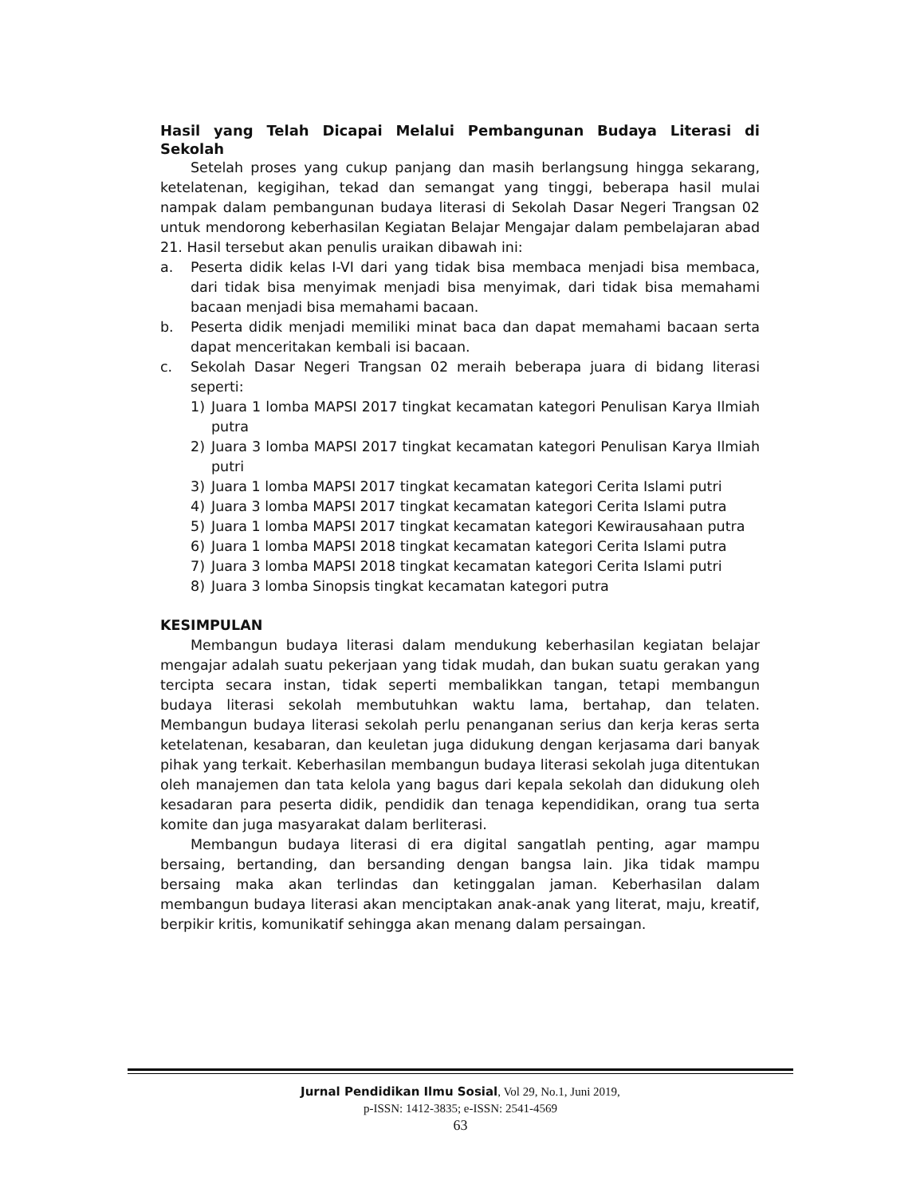Hasil yang Telah Dicapai Melalui Pembangunan Budaya Literasi di Sekolah
Setelah proses yang cukup panjang dan masih berlangsung hingga sekarang, ketelatenan, kegigihan, tekad dan semangat yang tinggi, beberapa hasil mulai nampak dalam pembangunan budaya literasi di Sekolah Dasar Negeri Trangsan 02 untuk mendorong keberhasilan Kegiatan Belajar Mengajar dalam pembelajaran abad 21. Hasil tersebut akan penulis uraikan dibawah ini:
a. Peserta didik kelas I-VI dari yang tidak bisa membaca menjadi bisa membaca, dari tidak bisa menyimak menjadi bisa menyimak, dari tidak bisa memahami bacaan menjadi bisa memahami bacaan.
b. Peserta didik menjadi memiliki minat baca dan dapat memahami bacaan serta dapat menceritakan kembali isi bacaan.
c. Sekolah Dasar Negeri Trangsan 02 meraih beberapa juara di bidang literasi seperti:
1) Juara 1 lomba MAPSI 2017 tingkat kecamatan kategori Penulisan Karya Ilmiah putra
2) Juara 3 lomba MAPSI 2017 tingkat kecamatan kategori Penulisan Karya Ilmiah putri
3) Juara 1 lomba MAPSI 2017 tingkat kecamatan kategori Cerita Islami putri
4) Juara 3 lomba MAPSI 2017 tingkat kecamatan kategori Cerita Islami putra
5) Juara 1 lomba MAPSI 2017 tingkat kecamatan kategori Kewirausahaan putra
6) Juara 1 lomba MAPSI 2018 tingkat kecamatan kategori Cerita Islami putra
7) Juara 3 lomba MAPSI 2018 tingkat kecamatan kategori Cerita Islami putri
8) Juara 3 lomba Sinopsis tingkat kecamatan kategori putra
KESIMPULAN
Membangun budaya literasi dalam mendukung keberhasilan kegiatan belajar mengajar adalah suatu pekerjaan yang tidak mudah, dan bukan suatu gerakan yang tercipta secara instan, tidak seperti membalikkan tangan, tetapi membangun budaya literasi sekolah membutuhkan waktu lama, bertahap, dan telaten. Membangun budaya literasi sekolah perlu penanganan serius dan kerja keras serta ketelatenan, kesabaran, dan keuletan juga didukung dengan kerjasama dari banyak pihak yang terkait. Keberhasilan membangun budaya literasi sekolah juga ditentukan oleh manajemen dan tata kelola yang bagus dari kepala sekolah dan didukung oleh kesadaran para peserta didik, pendidik dan tenaga kependidikan, orang tua serta komite dan juga masyarakat dalam berliterasi.
Membangun budaya literasi di era digital sangatlah penting, agar mampu bersaing, bertanding, dan bersanding dengan bangsa lain. Jika tidak mampu bersaing maka akan terlindas dan ketinggalan jaman. Keberhasilan dalam membangun budaya literasi akan menciptakan anak-anak yang literat, maju, kreatif, berpikir kritis, komunikatif sehingga akan menang dalam persaingan.
Jurnal Pendidikan Ilmu Sosial, Vol 29, No.1, Juni 2019,
p-ISSN: 1412-3835; e-ISSN: 2541-4569
63